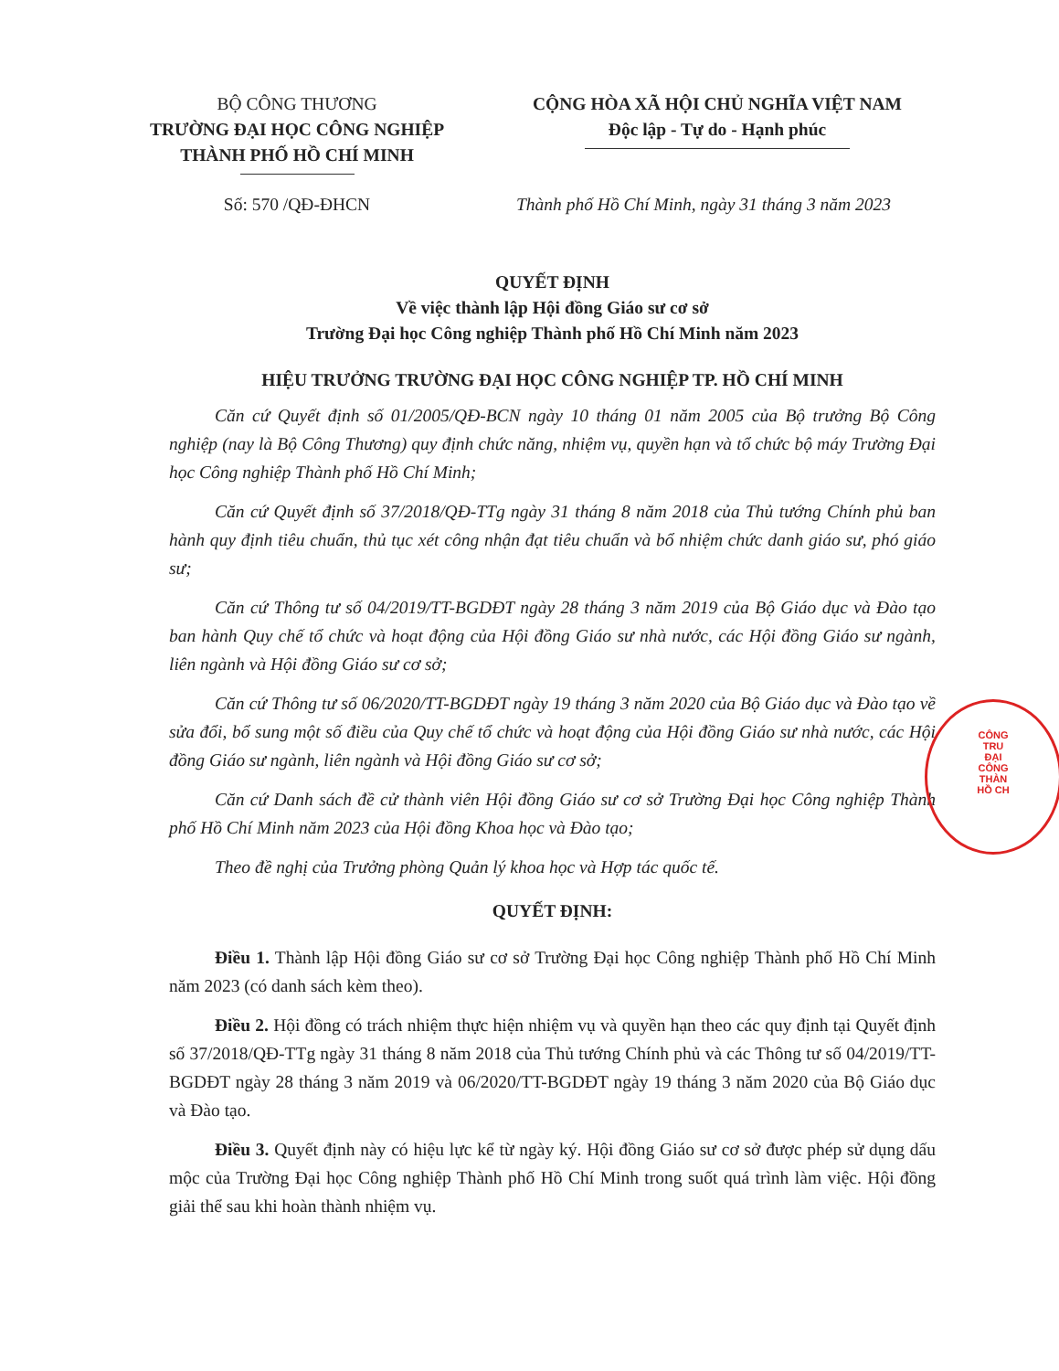BỘ CÔNG THƯƠNG
TRƯỜNG ĐẠI HỌC CÔNG NGHIỆP
THÀNH PHỐ HỒ CHÍ MINH
CỘNG HÒA XÃ HỘI CHỦ NGHĨA VIỆT NAM
Độc lập - Tự do - Hạnh phúc
Số: 570 /QĐ-ĐHCN Thành phố Hồ Chí Minh, ngày 31 tháng 3 năm 2023
QUYẾT ĐỊNH
Về việc thành lập Hội đồng Giáo sư cơ sở
Trường Đại học Công nghiệp Thành phố Hồ Chí Minh năm 2023
HIỆU TRƯỞNG TRƯỜNG ĐẠI HỌC CÔNG NGHIỆP TP. HỒ CHÍ MINH
Căn cứ Quyết định số 01/2005/QĐ-BCN ngày 10 tháng 01 năm 2005 của Bộ trưởng Bộ Công nghiệp (nay là Bộ Công Thương) quy định chức năng, nhiệm vụ, quyền hạn và tổ chức bộ máy Trường Đại học Công nghiệp Thành phố Hồ Chí Minh;
Căn cứ Quyết định số 37/2018/QĐ-TTg ngày 31 tháng 8 năm 2018 của Thủ tướng Chính phủ ban hành quy định tiêu chuẩn, thủ tục xét công nhận đạt tiêu chuẩn và bổ nhiệm chức danh giáo sư, phó giáo sư;
Căn cứ Thông tư số 04/2019/TT-BGDĐT ngày 28 tháng 3 năm 2019 của Bộ Giáo dục và Đào tạo ban hành Quy chế tổ chức và hoạt động của Hội đồng Giáo sư nhà nước, các Hội đồng Giáo sư ngành, liên ngành và Hội đồng Giáo sư cơ sở;
Căn cứ Thông tư số 06/2020/TT-BGDĐT ngày 19 tháng 3 năm 2020 của Bộ Giáo dục và Đào tạo về sửa đổi, bổ sung một số điều của Quy chế tổ chức và hoạt động của Hội đồng Giáo sư nhà nước, các Hội đồng Giáo sư ngành, liên ngành và Hội đồng Giáo sư cơ sở;
Căn cứ Danh sách đề cử thành viên Hội đồng Giáo sư cơ sở Trường Đại học Công nghiệp Thành phố Hồ Chí Minh năm 2023 của Hội đồng Khoa học và Đào tạo;
Theo đề nghị của Trưởng phòng Quản lý khoa học và Hợp tác quốc tế.
QUYẾT ĐỊNH:
Điều 1. Thành lập Hội đồng Giáo sư cơ sở Trường Đại học Công nghiệp Thành phố Hồ Chí Minh năm 2023 (có danh sách kèm theo).
Điều 2. Hội đồng có trách nhiệm thực hiện nhiệm vụ và quyền hạn theo các quy định tại Quyết định số 37/2018/QĐ-TTg ngày 31 tháng 8 năm 2018 của Thủ tướng Chính phủ và các Thông tư số 04/2019/TT-BGDĐT ngày 28 tháng 3 năm 2019 và 06/2020/TT-BGDĐT ngày 19 tháng 3 năm 2020 của Bộ Giáo dục và Đào tạo.
Điều 3. Quyết định này có hiệu lực kể từ ngày ký. Hội đồng Giáo sư cơ sở được phép sử dụng dấu mộc của Trường Đại học Công nghiệp Thành phố Hồ Chí Minh trong suốt quá trình làm việc. Hội đồng giải thể sau khi hoàn thành nhiệm vụ.
CÔNG
TRU
ĐẠI
CÔNG
THÀN
HỒ CH